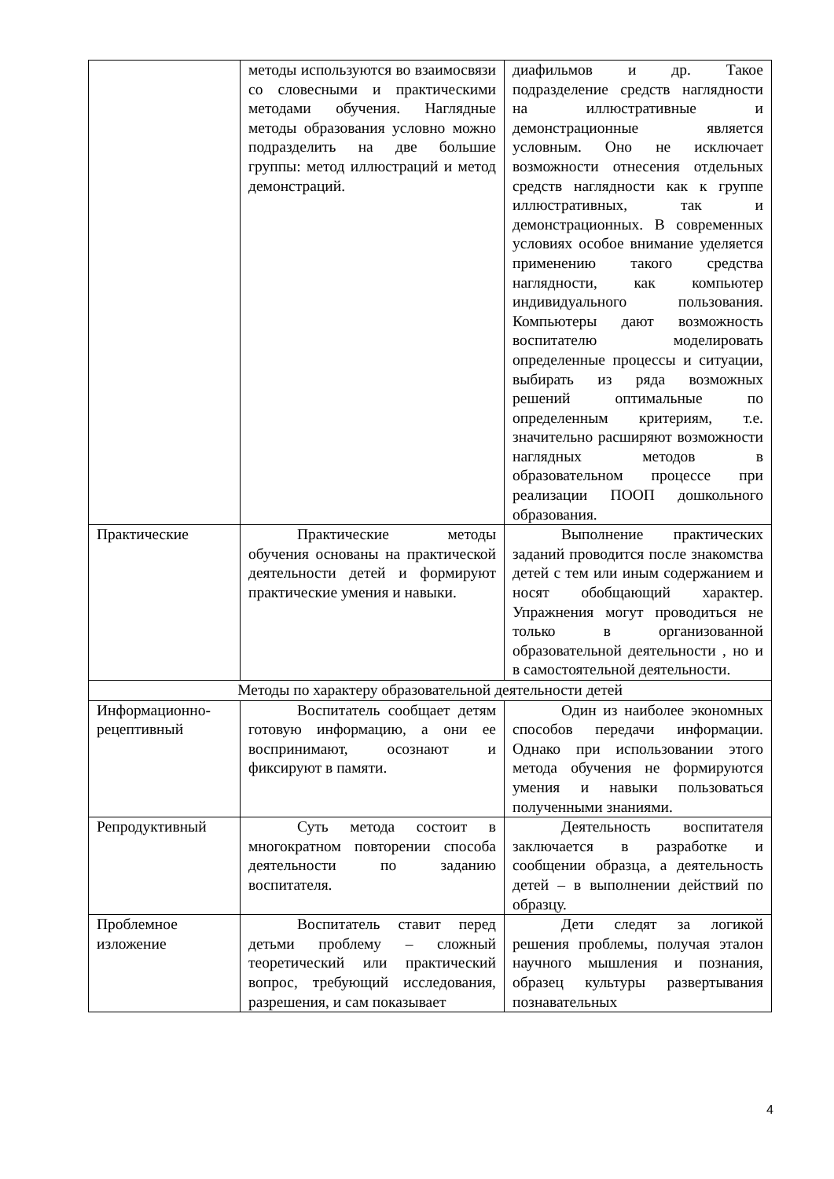| | методы используются во взаимосвязи со словесными и практическими методами обучения. Наглядные методы образования условно можно подразделить на две большие группы: метод иллюстраций и метод демонстраций. | диафильмов и др. Такое подразделение средств наглядности на иллюстративные и демонстрационные является условным. Оно не исключает возможности отнесения отдельных средств наглядности как к группе иллюстративных, так и демонстрационных. В современных условиях особое внимание уделяется применению такого средства наглядности, как компьютер индивидуального пользования. Компьютеры дают возможность воспитателю моделировать определенные процессы и ситуации, выбирать из ряда возможных решений оптимальные по определенным критериям, т.е. значительно расширяют возможности наглядных методов в образовательном процессе при реализации ПООП дошкольного образования. |
| Практические | Практические методы обучения основаны на практической деятельности детей и формируют практические умения и навыки. | Выполнение практических заданий проводится после знакомства детей с тем или иным содержанием и носят обобщающий характер. Упражнения могут проводиться не только в организованной образовательной деятельности , но и в самостоятельной деятельности. |
| Методы по характеру образовательной деятельности детей | | |
| Информационно-рецептивный | Воспитатель сообщает детям готовую информацию, а они ее воспринимают, осознают и фиксируют в памяти. | Один из наиболее экономных способов передачи информации. Однако при использовании этого метода обучения не формируются умения и навыки пользоваться полученными знаниями. |
| Репродуктивный | Суть метода состоит в многократном повторении способа деятельности по заданию воспитателя. | Деятельность воспитателя заключается в разработке и сообщении образца, а деятельность детей – в выполнении действий по образцу. |
| Проблемное изложение | Воспитатель ставит перед детьми проблему – сложный теоретический или практический вопрос, требующий исследования, разрешения, и сам показывает | Дети следят за логикой решения проблемы, получая эталон научного мышления и познания, образец культуры развертывания познавательных |
4